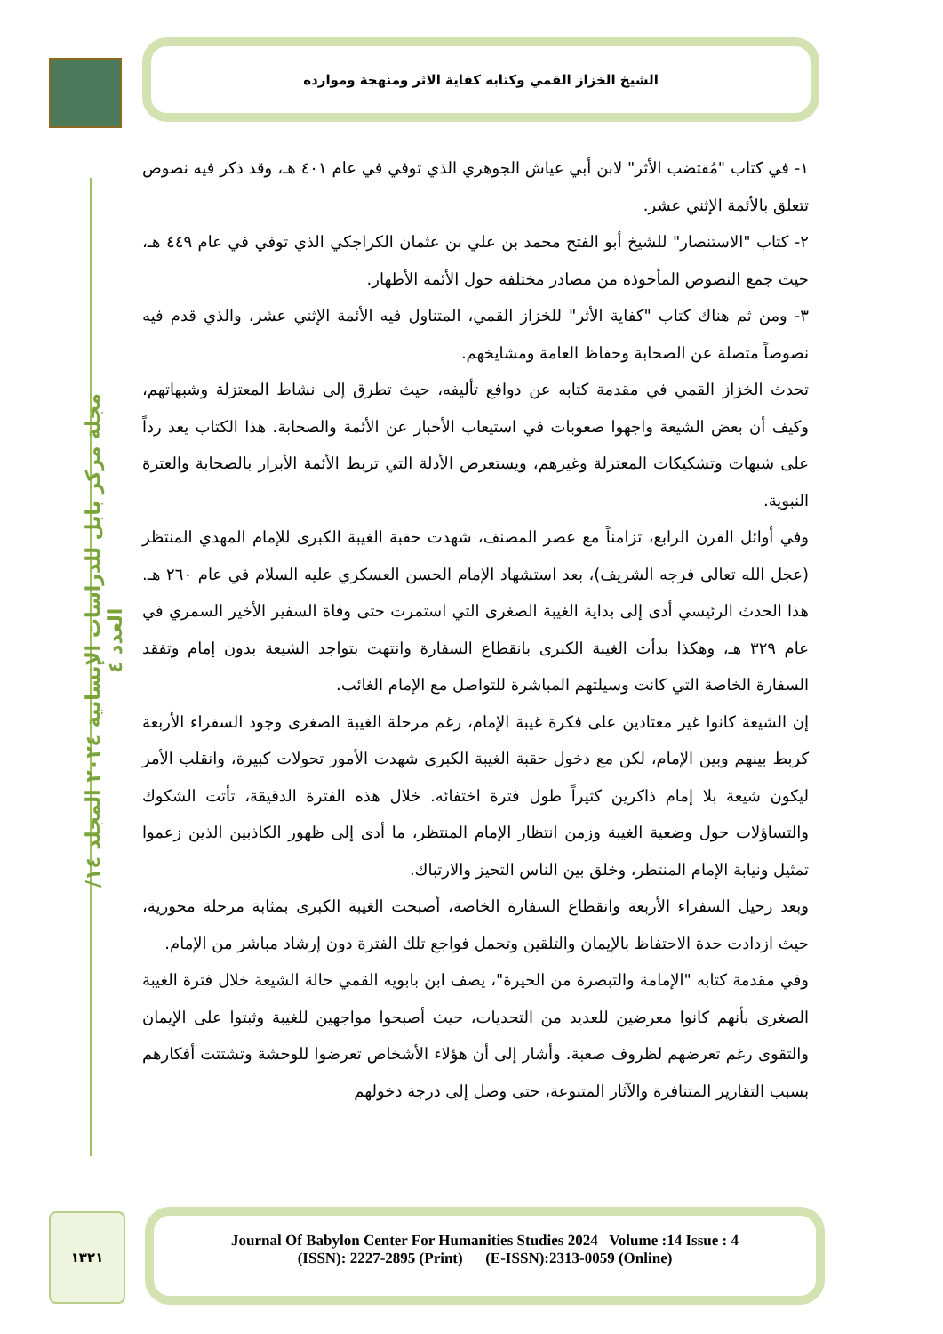الشيخ الخزاز القمي وكتابه كفاية الاثر ومنهجة وموارده
مجلة مركز بابل للدراسات الإنسانية ٢٠٢٤ المجلد ١٤/ العدد ٤
١- في كتاب "مُقتضب الأثر" لابن أبي عياش الجوهري الذي توفي في عام ٤٠١ هـ، وقد ذكر فيه نصوص تتعلق بالأئمة الإثني عشر.
٢- كتاب "الاستنصار" للشيخ أبو الفتح محمد بن علي بن عثمان الكراجكي الذي توفي في عام ٤٤٩ هـ، حيث جمع النصوص المأخوذة من مصادر مختلفة حول الأئمة الأطهار.
٣- ومن ثم هناك كتاب "كفاية الأثر" للخزاز القمي، المتناول فيه الأئمة الإثني عشر، والذي قدم فيه نصوصاً متصلة عن الصحابة وحفاظ العامة ومشايخهم.
تحدث الخزاز القمي في مقدمة كتابه عن دوافع تأليفه، حيث تطرق إلى نشاط المعتزلة وشبهاتهم، وكيف أن بعض الشيعة واجهوا صعوبات في استيعاب الأخبار عن الأئمة والصحابة. هذا الكتاب يعد رداً على شبهات وتشكيكات المعتزلة وغيرهم، ويستعرض الأدلة التي تربط الأئمة الأبرار بالصحابة والعترة النبوية.
وفي أوائل القرن الرابع، تزامناً مع عصر المصنف، شهدت حقبة الغيبة الكبرى للإمام المهدي المنتظر (عجل الله تعالى فرجه الشريف)، بعد استشهاد الإمام الحسن العسكري عليه السلام في عام ٢٦٠ هـ. هذا الحدث الرئيسي أدى إلى بداية الغيبة الصغرى التي استمرت حتى وفاة السفير الأخير السمري في عام ٣٢٩ هـ، وهكذا بدأت الغيبة الكبرى بانقطاع السفارة وانتهت بتواجد الشيعة بدون إمام وتفقد السفارة الخاصة التي كانت وسيلتهم المباشرة للتواصل مع الإمام الغائب.
إن الشيعة كانوا غير معتادين على فكرة غيبة الإمام، رغم مرحلة الغيبة الصغرى وجود السفراء الأربعة كربط بينهم وبين الإمام، لكن مع دخول حقبة الغيبة الكبرى شهدت الأمور تحولات كبيرة، وانقلب الأمر ليكون شيعة بلا إمام ذاكرين كثيراً طول فترة اختفائه. خلال هذه الفترة الدقيقة، تأتت الشكوك والتساؤلات حول وضعية الغيبة وزمن انتظار الإمام المنتظر، ما أدى إلى ظهور الكاذبين الذين زعموا تمثيل ونيابة الإمام المنتظر، وخلق بين الناس التحيز والارتباك.
وبعد رحيل السفراء الأربعة وانقطاع السفارة الخاصة، أصبحت الغيبة الكبرى بمثابة مرحلة محورية، حيث ازدادت حدة الاحتفاظ بالإيمان والتلقين وتحمل فواجع تلك الفترة دون إرشاد مباشر من الإمام.
وفي مقدمة كتابه "الإمامة والتبصرة من الحيرة"، يصف ابن بابويه القمي حالة الشيعة خلال فترة الغيبة الصغرى بأنهم كانوا معرضين للعديد من التحديات، حيث أصبحوا مواجهين للغيبة وثبتوا على الإيمان والتقوى رغم تعرضهم لظروف صعبة. وأشار إلى أن هؤلاء الأشخاص تعرضوا للوحشة وتشتتت أفكارهم بسبب التقارير المتنافرة والآثار المتنوعة، حتى وصل إلى درجة دخولهم
١٣٢١
Journal Of Babylon Center For Humanities Studies 2024 Volume :14 Issue : 4
(ISSN): 2227-2895 (Print) (E-ISSN):2313-0059 (Online)